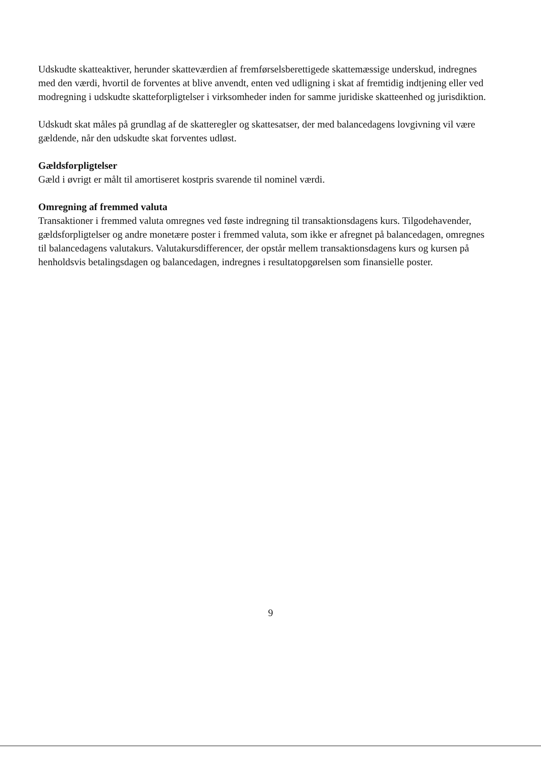Udskudte skatteaktiver, herunder skatteværdien af fremførselsberettigede skattemæssige underskud, indregnes med den værdi, hvortil de forventes at blive anvendt, enten ved udligning i skat af fremtidig indtjening eller ved modregning i udskudte skatteforpligtelser i virksomheder inden for samme juridiske skatteenhed og jurisdiktion.
Udskudt skat måles på grundlag af de skatteregler og skattesatser, der med balancedagens lovgivning vil være gældende, når den udskudte skat forventes udløst.
Gældsforpligtelser
Gæld i øvrigt er målt til amortiseret kostpris svarende til nominel værdi.
Omregning af fremmed valuta
Transaktioner i fremmed valuta omregnes ved føste indregning til transaktionsdagens kurs. Tilgodehavender, gældsforpligtelser og andre monetære poster i fremmed valuta, som ikke er afregnet på balancedagen, omregnes til balancedagens valutakurs. Valutakursdifferencer, der opstår mellem transaktionsdagens kurs og kursen på henholdsvis betalingsdagen og balancedagen, indregnes i resultatopgørelsen som finansielle poster.
9